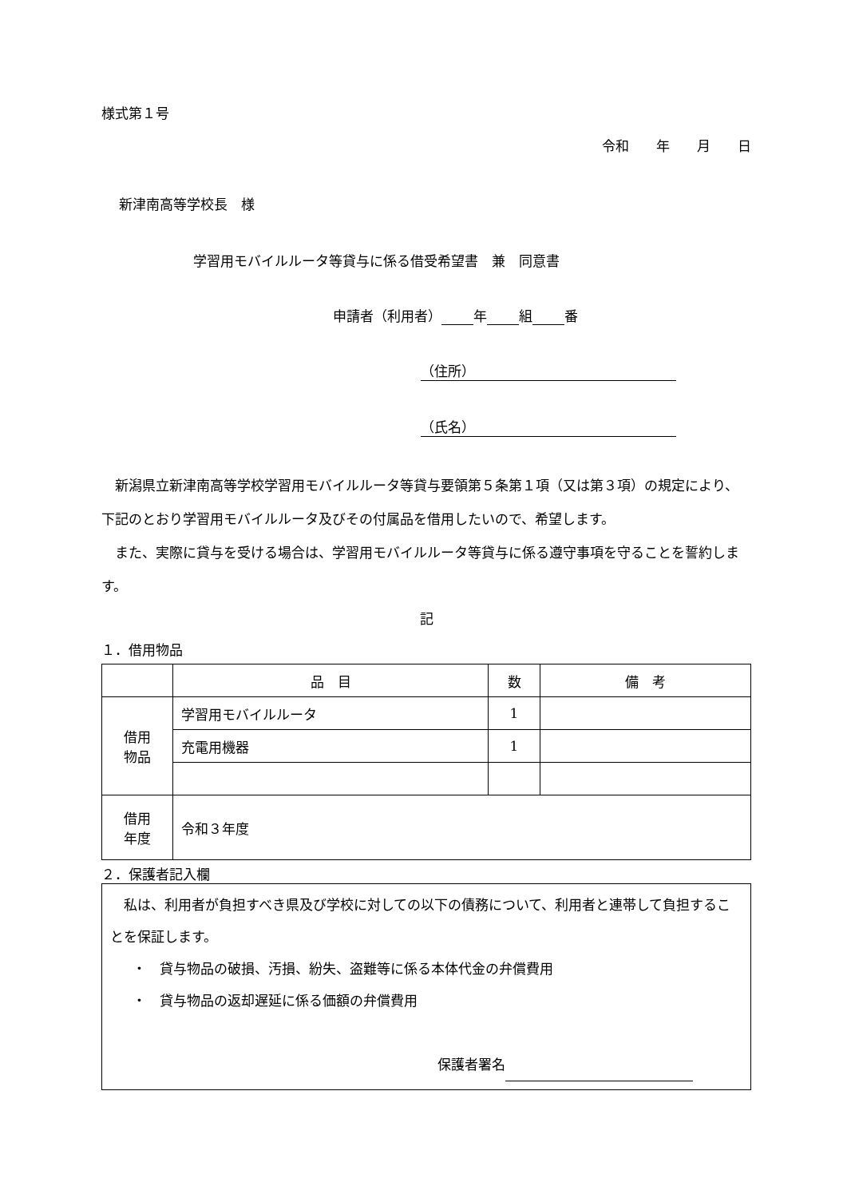様式第１号
令和　　年　　月　　日
新津南高等学校長　様
学習用モバイルルータ等貸与に係る借受希望書　兼　同意書
申請者（利用者） 年 組 番
（住所）
（氏名）
新潟県立新津南高等学校学習用モバイルルータ等貸与要領第５条第１項（又は第３項）の規定により、下記のとおり学習用モバイルルータ及びその付属品を借用したいので、希望します。
また、実際に貸与を受ける場合は、学習用モバイルルータ等貸与に係る遵守事項を守ることを誓約します。
記
１．借用物品
| | 品 目 | 数 | 備 考 |
| --- | --- | --- | --- |
| 借用 物品 | 学習用モバイルルータ | 1 | |
| | 充電用機器 | 1 | |
| 借用 年度 | 令和３年度 | | |
２．保護者記入欄
私は、利用者が負担すべき県及び学校に対しての以下の債務について、利用者と連帯して負担することを保証します。
・　貸与物品の破損、汚損、紛失、盗難等に係る本体代金の弁償費用
・　貸与物品の返却遅延に係る価額の弁償費用
保護者署名